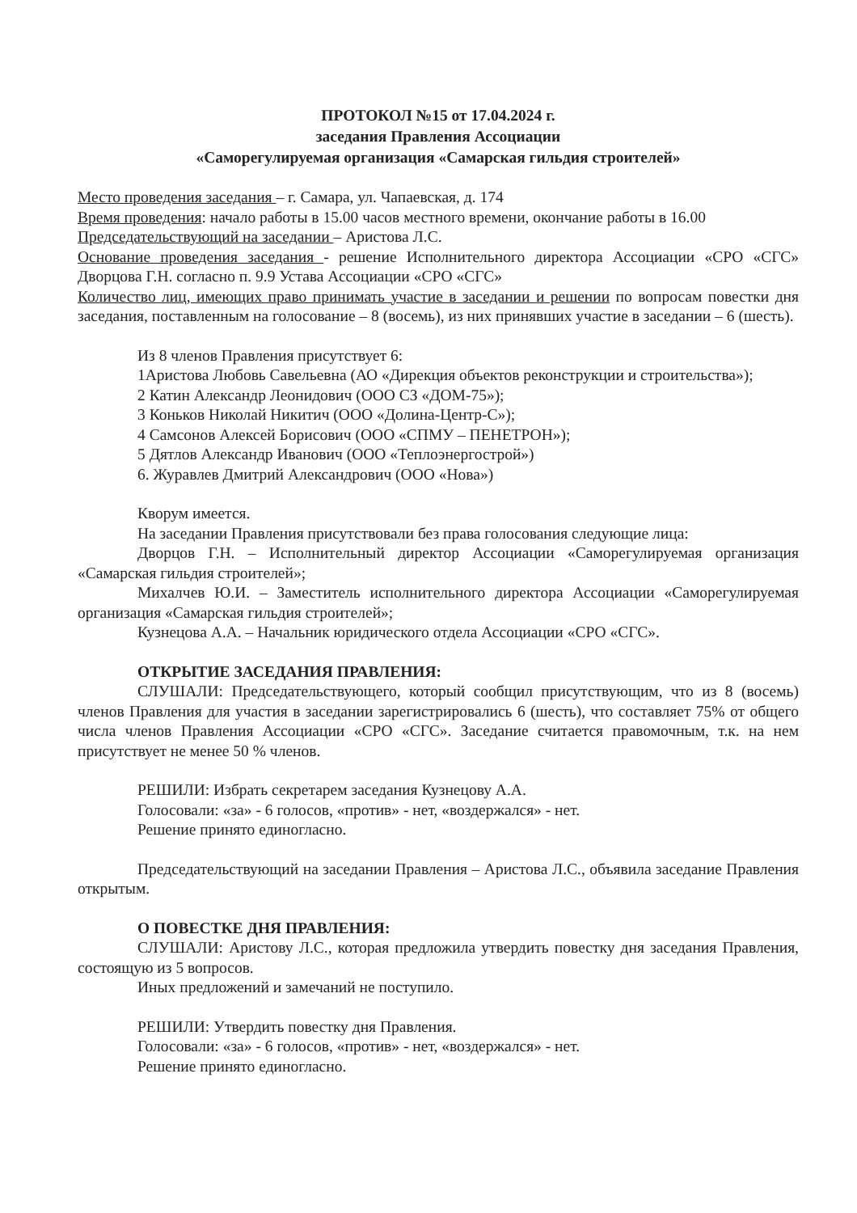ПРОТОКОЛ №15 от 17.04.2024 г.
заседания Правления Ассоциации
«Саморегулируемая организация «Самарская гильдия строителей»
Место проведения заседания – г. Самара, ул. Чапаевская, д. 174
Время проведения: начало работы в 15.00 часов местного времени, окончание работы в 16.00
Председательствующий на заседании – Аристова Л.С.
Основание проведения заседания - решение Исполнительного директора Ассоциации «СРО «СГС» Дворцова Г.Н. согласно п. 9.9 Устава Ассоциации «СРО «СГС»
Количество лиц, имеющих право принимать участие в заседании и решении по вопросам повестки дня заседания, поставленным на голосование – 8 (восемь), из них принявших участие в заседании – 6 (шесть).
Из 8 членов Правления присутствует 6:
1Аристова Любовь Савельевна (АО «Дирекция объектов реконструкции и строительства»);
2 Катин Александр Леонидович (ООО СЗ «ДОМ-75»);
3 Коньков Николай Никитич (ООО «Долина-Центр-С»);
4 Самсонов Алексей Борисович (ООО «СПМУ – ПЕНЕТРОН»);
5 Дятлов Александр Иванович (ООО «Теплоэнергострой»)
6. Журавлев Дмитрий Александрович (ООО «Нова»)
Кворум имеется.
На заседании Правления присутствовали без права голосования следующие лица:
Дворцов Г.Н. – Исполнительный директор Ассоциации «Саморегулируемая организация «Самарская гильдия строителей»;
Михалчев Ю.И. – Заместитель исполнительного директора Ассоциации «Саморегулируемая организация «Самарская гильдия строителей»;
Кузнецова А.А. – Начальник юридического отдела Ассоциации «СРО «СГС».
ОТКРЫТИЕ ЗАСЕДАНИЯ ПРАВЛЕНИЯ:
СЛУШАЛИ: Председательствующего, который сообщил присутствующим, что из 8 (восемь) членов Правления для участия в заседании зарегистрировались 6 (шесть), что составляет 75% от общего числа членов Правления Ассоциации «СРО «СГС». Заседание считается правомочным, т.к. на нем присутствует не менее 50 % членов.
РЕШИЛИ: Избрать секретарем заседания Кузнецову А.А.
Голосовали: «за» - 6 голосов, «против» - нет, «воздержался» - нет.
Решение принято единогласно.
Председательствующий на заседании Правления – Аристова Л.С., объявила заседание Правления открытым.
О ПОВЕСТКЕ ДНЯ ПРАВЛЕНИЯ:
СЛУШАЛИ: Аристову Л.С., которая предложила утвердить повестку дня заседания Правления, состоящую из 5 вопросов.
Иных предложений и замечаний не поступило.
РЕШИЛИ: Утвердить повестку дня Правления.
Голосовали: «за» - 6 голосов, «против» - нет, «воздержался» - нет.
Решение принято единогласно.